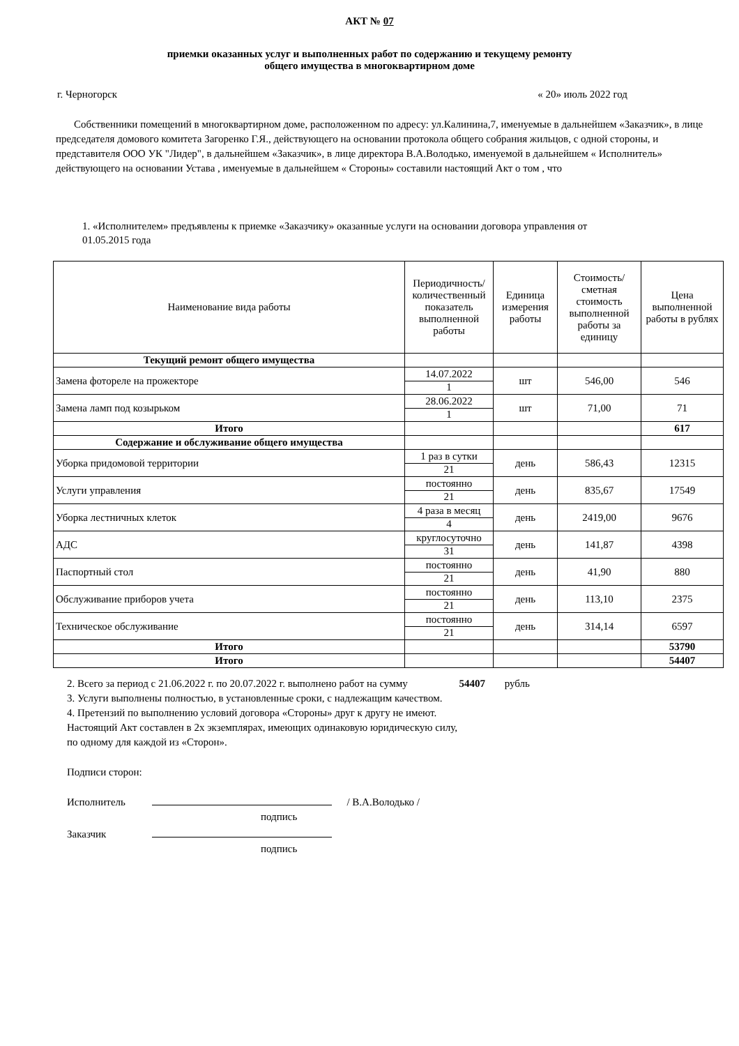АКТ № 07
приемки оказанных услуг и выполненных работ по содержанию и текущему ремонту
общего имущества в многоквартирном доме
г. Черногорск « 20» июль 2022 год
Собственники помещений в многоквартирном доме, расположенном по адресу: ул.Калинина,7, именуемые в дальнейшем «Заказчик», в лице председателя домового комитета Загоренко Г.Я., действующего на основании протокола общего собрания жильцов, с одной стороны, и представителя ООО УК "Лидер", в дальнейшем «Заказчик», в лице директора В.А.Володько, именуемой в дальнейшем « Исполнитель» действующего на основании Устава , именуемые в дальнейшем « Стороны» составили настоящий Акт о том , что
1. «Исполнителем» предъявлены к приемке «Заказчику» оказанные услуги на основании договора управления от 01.05.2015 года
| Наименование вида работы | Периодичность/ количественный показатель выполненной работы | Единица измерения работы | Стоимость/ сметная стоимость выполненной работы за единицу | Цена выполненной работы в рублях |
| --- | --- | --- | --- | --- |
| Текущий ремонт общего имущества | | | | |
| Замена фотореле на прожекторе | 14.07.2022 1 | шт | 546,00 | 546 |
| Замена ламп под козырьком | 28.06.2022 1 | шт | 71,00 | 71 |
| Итого | | | | 617 |
| Содержание и обслуживание общего имущества | | | | |
| Уборка придомовой территории | 1 раз в сутки 21 | день | 586,43 | 12315 |
| Услуги управления | постоянно 21 | день | 835,67 | 17549 |
| Уборка лестничных клеток | 4 раза в месяц 4 | день | 2419,00 | 9676 |
| АДС | круглосуточно 31 | день | 141,87 | 4398 |
| Паспортный стол | постоянно 21 | день | 41,90 | 880 |
| Обслуживание приборов учета | постоянно 21 | день | 113,10 | 2375 |
| Техническое обслуживание | постоянно 21 | день | 314,14 | 6597 |
| Итого | | | | 53790 |
| Итого | | | | 54407 |
2. Всего за период с 21.06.2022 г. по 20.07.2022 г. выполнено работ на сумму 54407 рубль
3. Услуги выполнены полностью, в установленные сроки, с надлежащим качеством.
4. Претензий по выполнению условий договора «Стороны» друг к другу не имеют.
Настоящий Акт составлен в 2х экземплярах, имеющих одинаковую юридическую силу,
по одному для каждой из «Сторон».
Подписи сторон:
Исполнитель / В.А.Володько /
подпись
Заказчик
подпись